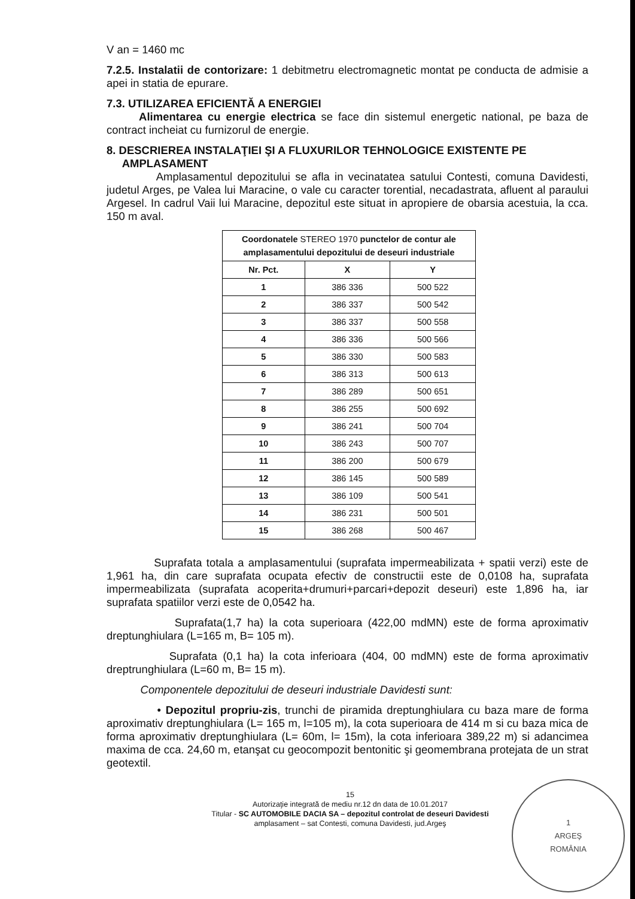V an = 1460 mc
7.2.5. Instalatii de contorizare: 1 debitmetru electromagnetic montat pe conducta de admisie a apei in statia de epurare.
7.3. UTILIZAREA EFICIENTĂ A ENERGIEI
Alimentarea cu energie electrica se face din sistemul energetic national, pe baza de contract incheiat cu furnizorul de energie.
8. DESCRIEREA INSTALAŢIEI ŞI A FLUXURILOR TEHNOLOGICE EXISTENTE PE
AMPLASAMENT
Amplasamentul depozitului se afla in vecinatatea satului Contesti, comuna Davidesti, judetul Arges, pe Valea lui Maracine, o vale cu caracter torential, necadastrata, afluent al paraului Argesel. In cadrul Vaii lui Maracine, depozitul este situat in apropiere de obarsia acestuia, la cca. 150 m aval.
| Coordonatele STEREO 1970 punctelor de contur ale amplasamentului depozitului de deseuri industriale | | |
| --- | --- | --- |
| Nr. Pct. | X | Y |
| 1 | 386 336 | 500 522 |
| 2 | 386 337 | 500 542 |
| 3 | 386 337 | 500 558 |
| 4 | 386 336 | 500 566 |
| 5 | 386 330 | 500 583 |
| 6 | 386 313 | 500 613 |
| 7 | 386 289 | 500 651 |
| 8 | 386 255 | 500 692 |
| 9 | 386 241 | 500 704 |
| 10 | 386 243 | 500 707 |
| 11 | 386 200 | 500 679 |
| 12 | 386 145 | 500 589 |
| 13 | 386 109 | 500 541 |
| 14 | 386 231 | 500 501 |
| 15 | 386 268 | 500 467 |
Suprafata totala a amplasamentului (suprafata impermeabilizata + spatii verzi) este de 1,961 ha, din care suprafata ocupata efectiv de constructii este de 0,0108 ha, suprafata impermeabilizata (suprafata acoperita+drumuri+parcari+depozit deseuri) este 1,896 ha, iar suprafata spatiilor verzi este de 0,0542 ha.
Suprafata(1,7 ha) la cota superioara (422,00 mdMN) este de forma aproximativ dreptunghiulara (L=165 m, B= 105 m).
Suprafata (0,1 ha) la cota inferioara (404, 00 mdMN) este de forma aproximativ dreptrunghiulara (L=60 m, B= 15 m).
Componentele depozitului de deseuri industriale Davidesti sunt:
• Depozitul propriu-zis, trunchi de piramida dreptunghiulara cu baza mare de forma aproximativ dreptunghiulara (L= 165 m, l=105 m), la cota superioara de 414 m si cu baza mica de forma aproximativ dreptunghiulara (L= 60m, l= 15m), la cota inferioara 389,22 m) si adancimea maxima de cca. 24,60 m, etanşat cu geocompozit bentonitic şi geomembrana protejata de un strat geotextil.
15
Autorizaţie integrată de mediu nr.12 dn data de 10.01.2017
Titular - SC AUTOMOBILE DACIA SA – depozitul controlat de deseuri Davidesti
amplasament – sat Contesti, comuna Davidesti, jud.Argeş
1
ARGEŞ
ROMÂNIA